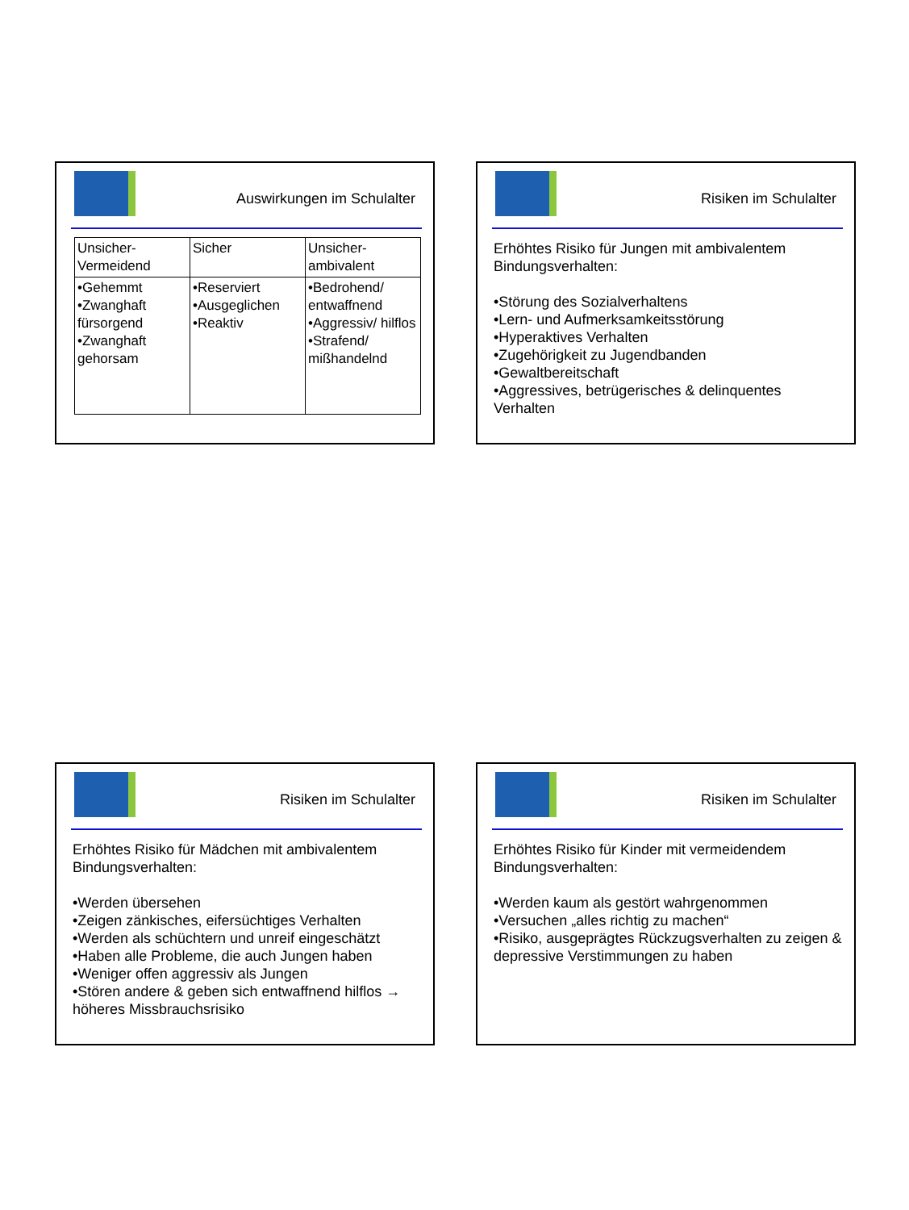Auswirkungen im Schulalter
| Unsicher- Vermeidend | Sicher | Unsicher- ambivalent |
| •Gehemmt •Zwanghaft fürsorgend •Zwanghaft gehorsam | •Reserviert •Ausgeglichen •Reaktiv | •Bedrohend/ entwaffnend •Aggressiv/ hilflos •Strafend/ mißhandelnd |
Risiken im Schulalter
Erhöhtes Risiko für Jungen mit ambivalentem Bindungsverhalten:
•Störung des Sozialverhaltens
•Lern- und Aufmerksamkeitsstörung
•Hyperaktives Verhalten
•Zugehörigkeit zu Jugendbanden
•Gewaltbereitschaft
•Aggressives, betrügerisches & delinquentes Verhalten
Risiken im Schulalter
Erhöhtes Risiko für Mädchen mit ambivalentem Bindungsverhalten:
•Werden übersehen
•Zeigen zänkisches, eifersüchtiges Verhalten
•Werden als schüchtern und unreif eingeschätzt
•Haben alle Probleme, die auch Jungen haben
•Weniger offen aggressiv als Jungen
•Stören andere & geben sich entwaffnend hilflos → höheres Missbrauchsrisiko
Risiken im Schulalter
Erhöhtes Risiko für Kinder mit vermeidendem Bindungsverhalten:
•Werden kaum als gestört wahrgenommen
•Versuchen „alles richtig zu machen“
•Risiko, ausgeprägtes Rückzugsverhalten zu zeigen & depressive Verstimmungen zu haben